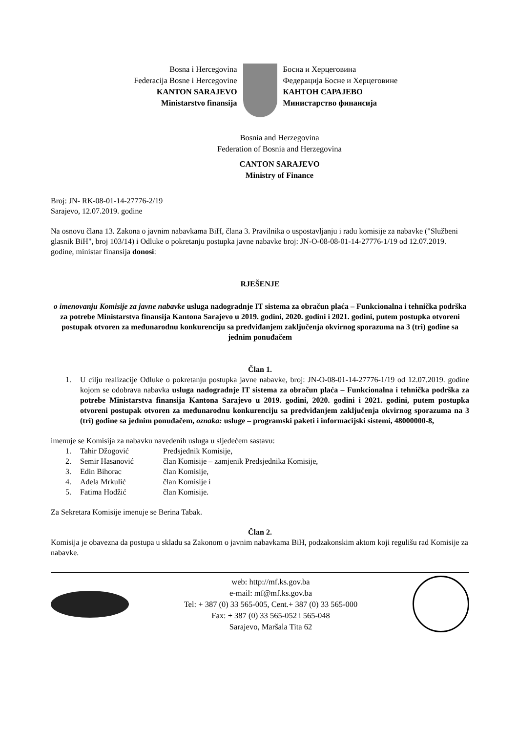Bosna i Hercegovina
Federacija Bosne i Hercegovine
KANTON SARAJEVO
Ministarstvo finansija
Босна и Херцеговина
Федерација Босне и Херцеговине
КАНТОН САРАЈЕВО
Министарство финансија
Bosnia and Herzegovina
Federation of Bosnia and Herzegovina
CANTON SARAJEVO
Ministry of Finance
Broj: JN- RK-08-01-14-27776-2/19
Sarajevo, 12.07.2019. godine
Na osnovu člana 13. Zakona o javnim nabavkama BiH, člana 3. Pravilnika o uspostavljanju i radu komisije za nabavke ("Službeni glasnik BiH", broj 103/14) i Odluke o pokretanju postupka javne nabavke broj: JN-O-08-08-01-14-27776-1/19 od 12.07.2019. godine, ministar finansija donosi:
RJEŠENJE
o imenovanju Komisije za javne nabavke usluga nadogradnje IT sistema za obračun plaća – Funkcionalna i tehnička podrška za potrebe Ministarstva finansija Kantona Sarajevo u 2019. godini, 2020. godini i 2021. godini, putem postupka otvoreni postupak otvoren za međunarodnu konkurenciju sa predviđanjem zaključenja okvirnog sporazuma na 3 (tri) godine sa jednim ponuđačem
Član 1.
1. U cilju realizacije Odluke o pokretanju postupka javne nabavke, broj: JN-O-08-01-14-27776-1/19 od 12.07.2019. godine kojom se odobrava nabavka usluga nadogradnje IT sistema za obračun plaća – Funkcionalna i tehnička podrška za potrebe Ministarstva finansija Kantona Sarajevo u 2019. godini, 2020. godini i 2021. godini, putem postupka otvoreni postupak otvoren za međunarodnu konkurenciju sa predviđanjem zaključenja okvirnog sporazuma na 3 (tri) godine sa jednim ponuđačem, oznaka: usluge – programski paketi i informacijski sistemi, 48000000-8,
imenuje se Komisija za nabavku navedenih usluga u sljedećem sastavu:
1. Tahir Džogović Predsjednik Komisije, 2. Semir Hasanović član Komisije – zamjenik Predsjednika Komisije, 3. Edin Bihorac član Komisije, 4. Adela Mrkulić član Komisije i 5. Fatima Hodžić član Komisije.
Za Sekretara Komisije imenuje se Berina Tabak.
Član 2.
Komisija je obavezna da postupa u skladu sa Zakonom o javnim nabavkama BiH, podzakonskim aktom koji regulišu rad Komisije za nabavke.
web: http://mf.ks.gov.ba
e-mail: mf@mf.ks.gov.ba
Tel: + 387 (0) 33 565-005, Cent.+ 387 (0) 33 565-000
Fax: + 387 (0) 33 565-052 i 565-048
Sarajevo, Maršala Tita 62